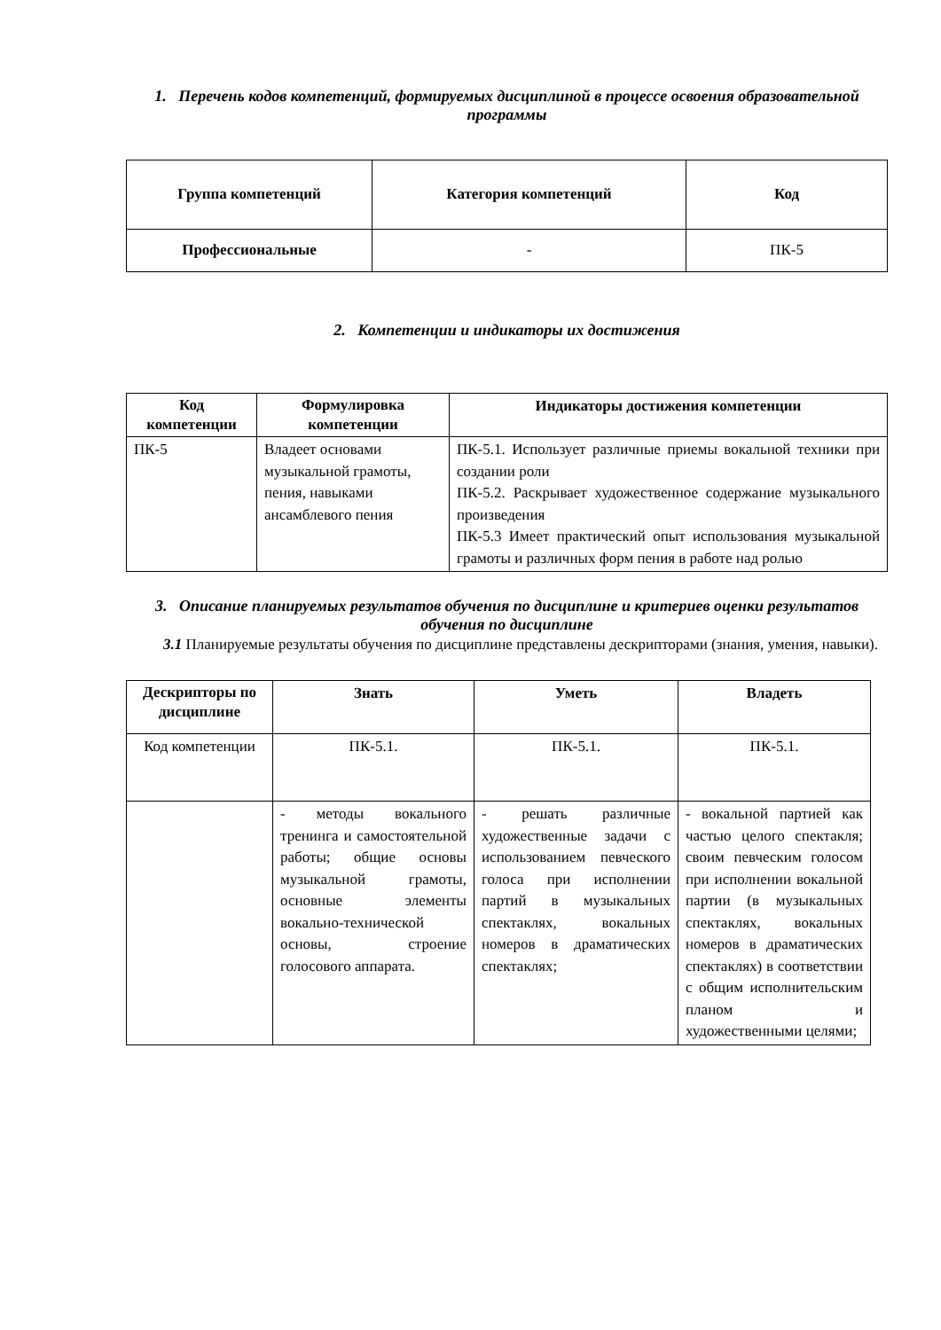1. Перечень кодов компетенций, формируемых дисциплиной в процессе освоения образовательной программы
| Группа компетенций | Категория компетенций | Код |
| --- | --- | --- |
| Профессиональные | - | ПК-5 |
2. Компетенции и индикаторы их достижения
| Код компетенции | Формулировка компетенции | Индикаторы достижения компетенции |
| --- | --- | --- |
| ПК-5 | Владеет основами музыкальной грамоты, пения, навыками ансамблевого пения | ПК-5.1. Использует различные приемы вокальной техники при создании роли ПК-5.2. Раскрывает художественное содержание музыкального произведения ПК-5.3 Имеет практический опыт использования музыкальной грамоты и различных форм пения в работе над ролью |
3. Описание планируемых результатов обучения по дисциплине и критериев оценки результатов обучения по дисциплине
3.1 Планируемые результаты обучения по дисциплине представлены дескрипторами (знания, умения, навыки).
| Дескрипторы по дисциплине | Знать | Уметь | Владеть |
| --- | --- | --- | --- |
| Код компетенции | ПК-5.1. | ПК-5.1. | ПК-5.1. |
| | - методы вокального тренинга и самостоятельной работы; общие основы музыкальной грамоты, основные элементы вокально-технической основы, строение голосового аппарата. | - решать различные художественные задачи с использованием певческого голоса при исполнении партий в музыкальных спектаклях, вокальных номеров в драматических спектаклях; | - вокальной партией как частью целого спектакля; своим певческим голосом при исполнении вокальной партии (в музыкальных спектаклях, вокальных номеров в драматических спектаклях) в соответствии с общим исполнительским планом и художественными целями; |